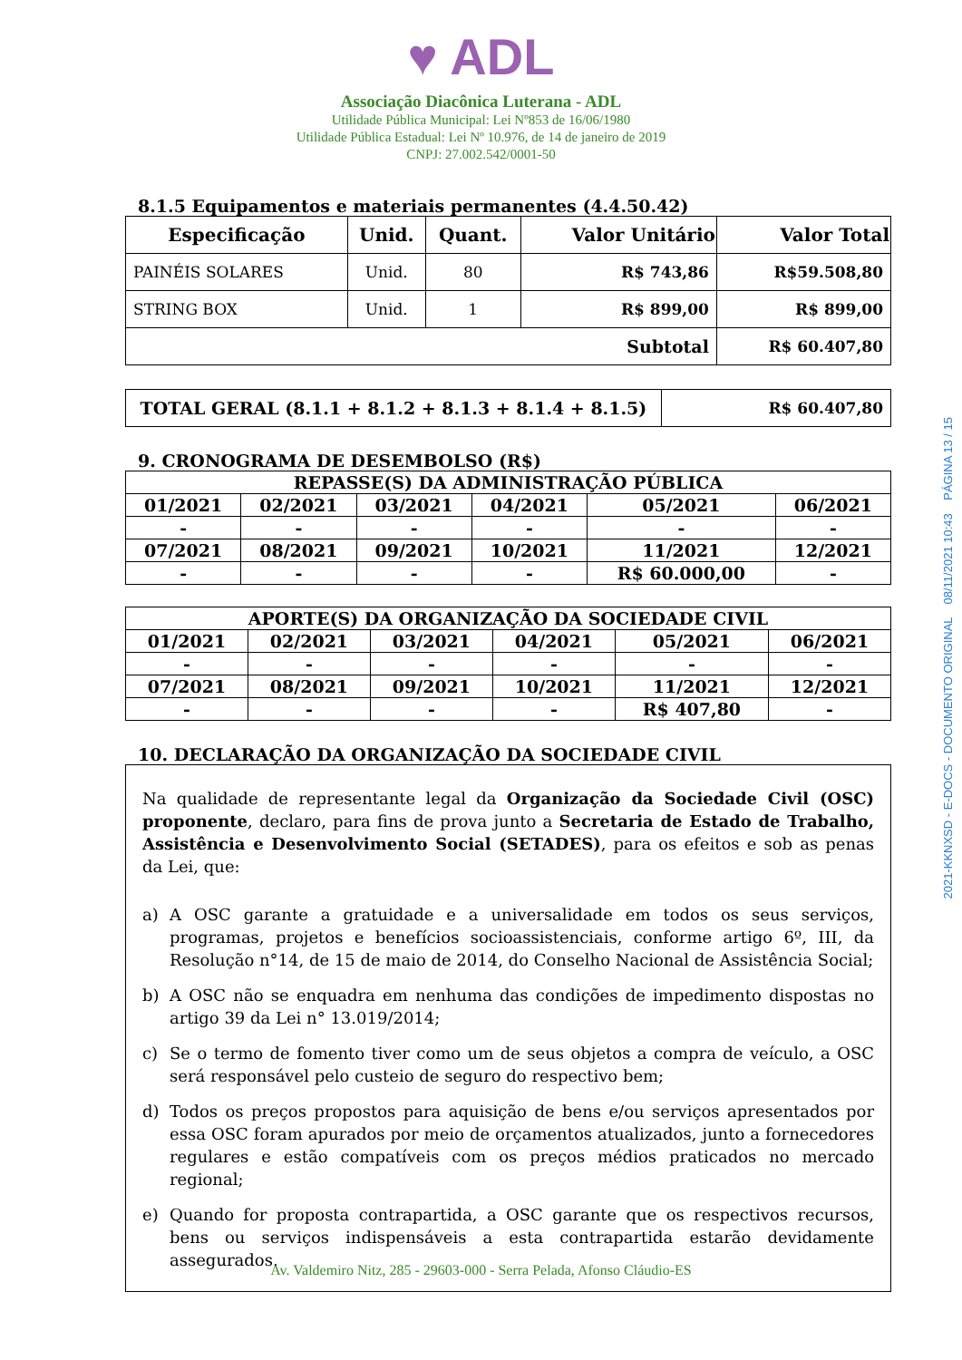♥ ADL
Associação Diacônica Luterana - ADL
Utilidade Pública Municipal: Lei Nº853 de 16/06/1980
Utilidade Pública Estadual: Lei Nº 10.976, de 14 de janeiro de 2019
CNPJ: 27.002.542/0001-50
8.1.5 Equipamentos e materiais permanentes (4.4.50.42)
| Especificação | Unid. | Quant. | Valor Unitário | Valor Total |
| --- | --- | --- | --- | --- |
| PAINÉIS SOLARES | Unid. | 80 | R$ 743,86 | R$59.508,80 |
| STRING BOX | Unid. | 1 | R$ 899,00 | R$ 899,00 |
| Subtotal | | | | R$ 60.407,80 |
| TOTAL GERAL (8.1.1 + 8.1.2 + 8.1.3 + 8.1.4 + 8.1.5) | R$ 60.407,80 |
9. CRONOGRAMA DE DESEMBOLSO (R$)
| REPASSE(S) DA ADMINISTRAÇÃO PÚBLICA | | | | | |
| --- | --- | --- | --- | --- | --- |
| 01/2021 | 02/2021 | 03/2021 | 04/2021 | 05/2021 | 06/2021 |
| - | - | - | - | - | - |
| 07/2021 | 08/2021 | 09/2021 | 10/2021 | 11/2021 | 12/2021 |
| - | - | - | - | R$ 60.000,00 | - |
| APORTE(S) DA ORGANIZAÇÃO DA SOCIEDADE CIVIL | | | | | |
| --- | --- | --- | --- | --- | --- |
| 01/2021 | 02/2021 | 03/2021 | 04/2021 | 05/2021 | 06/2021 |
| - | - | - | - | - | - |
| 07/2021 | 08/2021 | 09/2021 | 10/2021 | 11/2021 | 12/2021 |
| - | - | - | - | R$ 407,80 | - |
10. DECLARAÇÃO DA ORGANIZAÇÃO DA SOCIEDADE CIVIL
Na qualidade de representante legal da Organização da Sociedade Civil (OSC) proponente, declaro, para fins de prova junto a Secretaria de Estado de Trabalho, Assistência e Desenvolvimento Social (SETADES), para os efeitos e sob as penas da Lei, que:
a) A OSC garante a gratuidade e a universalidade em todos os seus serviços, programas, projetos e benefícios socioassistenciais, conforme artigo 6º, III, da Resolução n°14, de 15 de maio de 2014, do Conselho Nacional de Assistência Social;
b) A OSC não se enquadra em nenhuma das condições de impedimento dispostas no artigo 39 da Lei n° 13.019/2014;
c) Se o termo de fomento tiver como um de seus objetos a compra de veículo, a OSC será responsável pelo custeio de seguro do respectivo bem;
d) Todos os preços propostos para aquisição de bens e/ou serviços apresentados por essa OSC foram apurados por meio de orçamentos atualizados, junto a fornecedores regulares e estão compatíveis com os preços médios praticados no mercado regional;
e) Quando for proposta contrapartida, a OSC garante que os respectivos recursos, bens ou serviços indispensáveis a esta contrapartida estarão devidamente assegurados.
Av. Valdemiro Nitz, 285 - 29603-000 - Serra Pelada, Afonso Cláudio-ES
2021-KKNXSD - E-DOCS - DOCUMENTO ORIGINAL 08/11/2021 10:43 PÁGINA 13 / 15